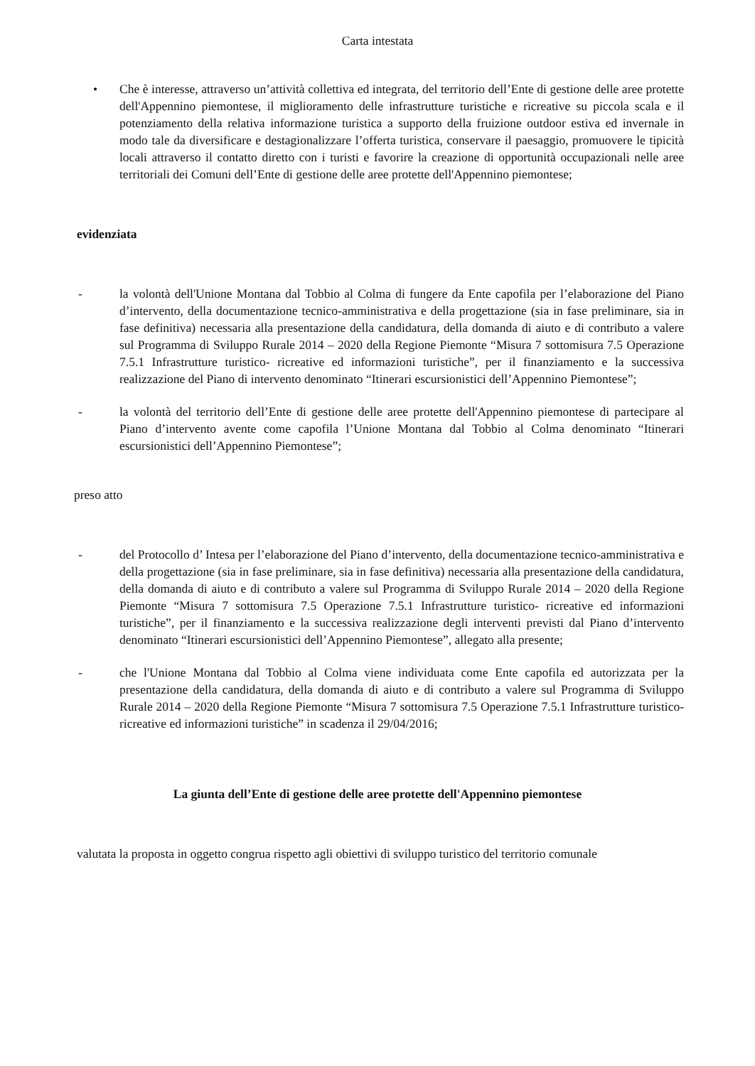Carta intestata
• Che è interesse, attraverso un’attività collettiva ed integrata, del territorio dell’Ente di gestione delle aree protette dell'Appennino piemontese, il miglioramento delle infrastrutture turistiche e ricreative su piccola scala e il potenziamento della relativa informazione turistica a supporto della fruizione outdoor estiva ed invernale in modo tale da diversificare e destagionalizzare l’offerta turistica, conservare il paesaggio, promuovere le tipicità locali attraverso il contatto diretto con i turisti e favorire la creazione di opportunità occupazionali nelle aree territoriali dei Comuni dell’Ente di gestione delle aree protette dell'Appennino piemontese;
evidenziata
- la volontà dell'Unione Montana dal Tobbio al Colma di fungere da Ente capofila per l’elaborazione del Piano d’intervento, della documentazione tecnico-amministrativa e della progettazione (sia in fase preliminare, sia in fase definitiva) necessaria alla presentazione della candidatura, della domanda di aiuto e di contributo a valere sul Programma di Sviluppo Rurale 2014 – 2020 della Regione Piemonte “Misura 7 sottomisura 7.5 Operazione 7.5.1 Infrastrutture turistico- ricreative ed informazioni turistiche”, per il finanziamento e la successiva realizzazione del Piano di intervento denominato “Itinerari escursionistici dell’Appennino Piemontese”;
- la volontà del territorio dell’Ente di gestione delle aree protette dell'Appennino piemontese di partecipare al Piano d’intervento avente come capofila l’Unione Montana dal Tobbio al Colma denominato “Itinerari escursionistici dell’Appennino Piemontese”;
preso atto
- del Protocollo d’ Intesa per l’elaborazione del Piano d’intervento, della documentazione tecnico-amministrativa e della progettazione (sia in fase preliminare, sia in fase definitiva) necessaria alla presentazione della candidatura, della domanda di aiuto e di contributo a valere sul Programma di Sviluppo Rurale 2014 – 2020 della Regione Piemonte “Misura 7 sottomisura 7.5 Operazione 7.5.1 Infrastrutture turistico- ricreative ed informazioni turistiche”, per il finanziamento e la successiva realizzazione degli interventi previsti dal Piano d’intervento denominato “Itinerari escursionistici dell’Appennino Piemontese”, allegato alla presente;
- che l'Unione Montana dal Tobbio al Colma viene individuata come Ente capofila ed autorizzata per la presentazione della candidatura, della domanda di aiuto e di contributo a valere sul Programma di Sviluppo Rurale 2014 – 2020 della Regione Piemonte “Misura 7 sottomisura 7.5 Operazione 7.5.1 Infrastrutture turistico- ricreative ed informazioni turistiche” in scadenza il 29/04/2016;
La giunta dell’Ente di gestione delle aree protette dell'Appennino piemontese
valutata la proposta in oggetto congrua rispetto agli obiettivi di sviluppo turistico del territorio comunale